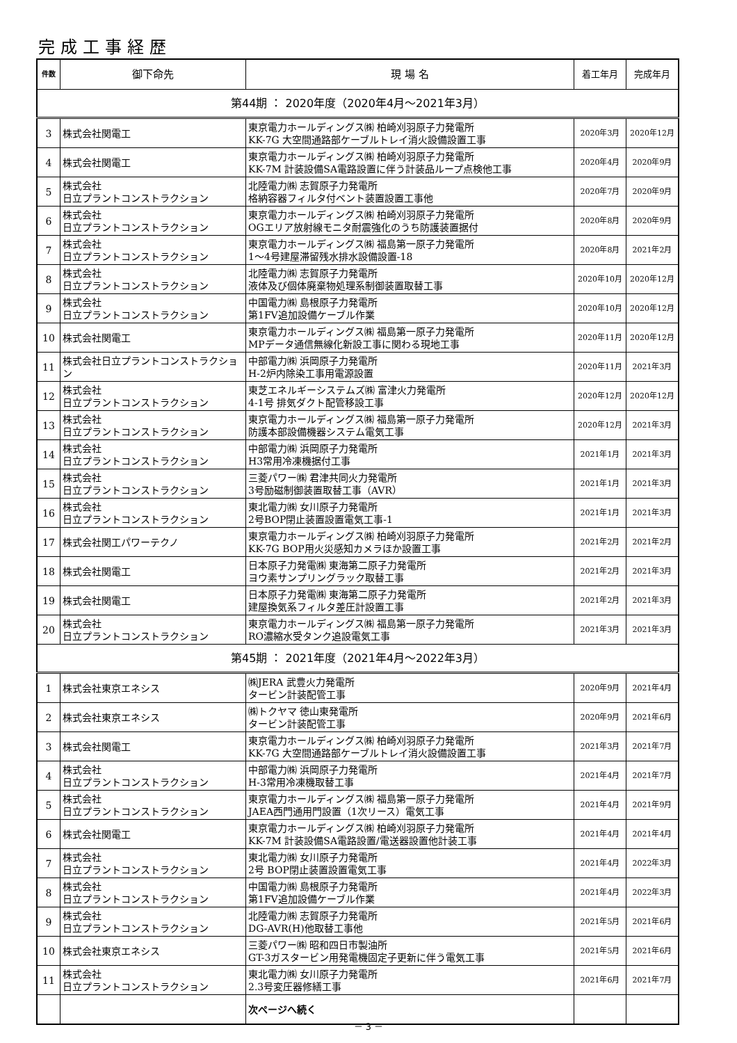完成工事経歴
| 件数 | 御下命先 | 現 場 名 | 着工年月 | 完成年月 |
| --- | --- | --- | --- | --- |
| 第44期 ： 2020年度（2020年4月～2021年3月） | | | | |
| 3 | 株式会社関電工 | 東京電力ホールディングス㈱ 柏崎刈羽原子力発電所 KK-7G 大空間通路部ケーブルトレイ消火設備設置工事 | 2020年3月 | 2020年12月 |
| 4 | 株式会社関電工 | 東京電力ホールディングス㈱ 柏崎刈羽原子力発電所 KK-7M 計装設備SA電路設置に伴う計装品ループ点検他工事 | 2020年4月 | 2020年9月 |
| 5 | 株式会社 日立プラントコンストラクション | 北陸電力㈱ 志賀原子力発電所 格納容器フィルタ付ベント装置設置工事他 | 2020年7月 | 2020年9月 |
| 6 | 株式会社 日立プラントコンストラクション | 東京電力ホールディングス㈱ 柏崎刈羽原子力発電所 OGエリア放射線モニタ耐震強化のうち防護装置据付 | 2020年8月 | 2020年9月 |
| 7 | 株式会社 日立プラントコンストラクション | 東京電力ホールディングス㈱ 福島第一原子力発電所 1～4号建屋滞留残水排水設備設置-18 | 2020年8月 | 2021年2月 |
| 8 | 株式会社 日立プラントコンストラクション | 北陸電力㈱ 志賀原子力発電所 液体及び個体廃棄物処理系制御装置取替工事 | 2020年10月 | 2020年12月 |
| 9 | 株式会社 日立プラントコンストラクション | 中国電力㈱ 島根原子力発電所 第1FV追加設備ケーブル作業 | 2020年10月 | 2020年12月 |
| 10 | 株式会社関電工 | 東京電力ホールディングス㈱ 福島第一原子力発電所 MPデータ通信無線化新設工事に関わる現地工事 | 2020年11月 | 2020年12月 |
| 11 | 株式会社日立プラントコンストラクション | 中部電力㈱ 浜岡原子力発電所 H-2炉内除染工事用電源設置 | 2020年11月 | 2021年3月 |
| 12 | 株式会社 日立プラントコンストラクション | 東芝エネルギーシステムズ㈱ 富津火力発電所 4-1号 排気ダクト配管移設工事 | 2020年12月 | 2020年12月 |
| 13 | 株式会社 日立プラントコンストラクション | 東京電力ホールディングス㈱ 福島第一原子力発電所 防護本部設備機器システム電気工事 | 2020年12月 | 2021年3月 |
| 14 | 株式会社 日立プラントコンストラクション | 中部電力㈱ 浜岡原子力発電所 H3常用冷凍機据付工事 | 2021年1月 | 2021年3月 |
| 15 | 株式会社 日立プラントコンストラクション | 三菱パワー㈱ 君津共同火力発電所 3号励磁制御装置取替工事（AVR） | 2021年1月 | 2021年3月 |
| 16 | 株式会社 日立プラントコンストラクション | 東北電力㈱ 女川原子力発電所 2号BOP閉止装置設置電気工事-1 | 2021年1月 | 2021年3月 |
| 17 | 株式会社関工パワーテクノ | 東京電力ホールディングス㈱ 柏崎刈羽原子力発電所 KK-7G BOP用火災感知カメラほか設置工事 | 2021年2月 | 2021年2月 |
| 18 | 株式会社関電工 | 日本原子力発電㈱ 東海第二原子力発電所 ヨウ素サンプリングラック取替工事 | 2021年2月 | 2021年3月 |
| 19 | 株式会社関電工 | 日本原子力発電㈱ 東海第二原子力発電所 建屋換気系フィルタ差圧計設置工事 | 2021年2月 | 2021年3月 |
| 20 | 株式会社 日立プラントコンストラクション | 東京電力ホールディングス㈱ 福島第一原子力発電所 RO濃縮水受タンク追設電気工事 | 2021年3月 | 2021年3月 |
| 第45期 ： 2021年度（2021年4月～2022年3月） | | | | |
| 1 | 株式会社東京エネシス | ㈱JERA 武豊火力発電所 タービン計装配管工事 | 2020年9月 | 2021年4月 |
| 2 | 株式会社東京エネシス | ㈱トクヤマ 徳山東発電所 タービン計装配管工事 | 2020年9月 | 2021年6月 |
| 3 | 株式会社関電工 | 東京電力ホールディングス㈱ 柏崎刈羽原子力発電所 KK-7G 大空間通路部ケーブルトレイ消火設備設置工事 | 2021年3月 | 2021年7月 |
| 4 | 株式会社 日立プラントコンストラクション | 中部電力㈱ 浜岡原子力発電所 H-3常用冷凍機取替工事 | 2021年4月 | 2021年7月 |
| 5 | 株式会社 日立プラントコンストラクション | 東京電力ホールディングス㈱ 福島第一原子力発電所 JAEA西門通用門設置（1次リース）電気工事 | 2021年4月 | 2021年9月 |
| 6 | 株式会社関電工 | 東京電力ホールディングス㈱ 柏崎刈羽原子力発電所 KK-7M 計装設備SA電路設置/電送器設置他計装工事 | 2021年4月 | 2021年4月 |
| 7 | 株式会社 日立プラントコンストラクション | 東北電力㈱ 女川原子力発電所 2号 BOP閉止装置設置電気工事 | 2021年4月 | 2022年3月 |
| 8 | 株式会社 日立プラントコンストラクション | 中国電力㈱ 島根原子力発電所 第1FV追加設備ケーブル作業 | 2021年4月 | 2022年3月 |
| 9 | 株式会社 日立プラントコンストラクション | 北陸電力㈱ 志賀原子力発電所 DG-AVR(H)他取替工事他 | 2021年5月 | 2021年6月 |
| 10 | 株式会社東京エネシス | 三菱パワー㈱ 昭和四日市製油所 GT-3ガスタービン用発電機固定子更新に伴う電気工事 | 2021年5月 | 2021年6月 |
| 11 | 株式会社 日立プラントコンストラクション | 東北電力㈱ 女川原子力発電所 2.3号変圧器修繕工事 | 2021年6月 | 2021年7月 |
| | | 次ページへ続く | | |
－ 3 －